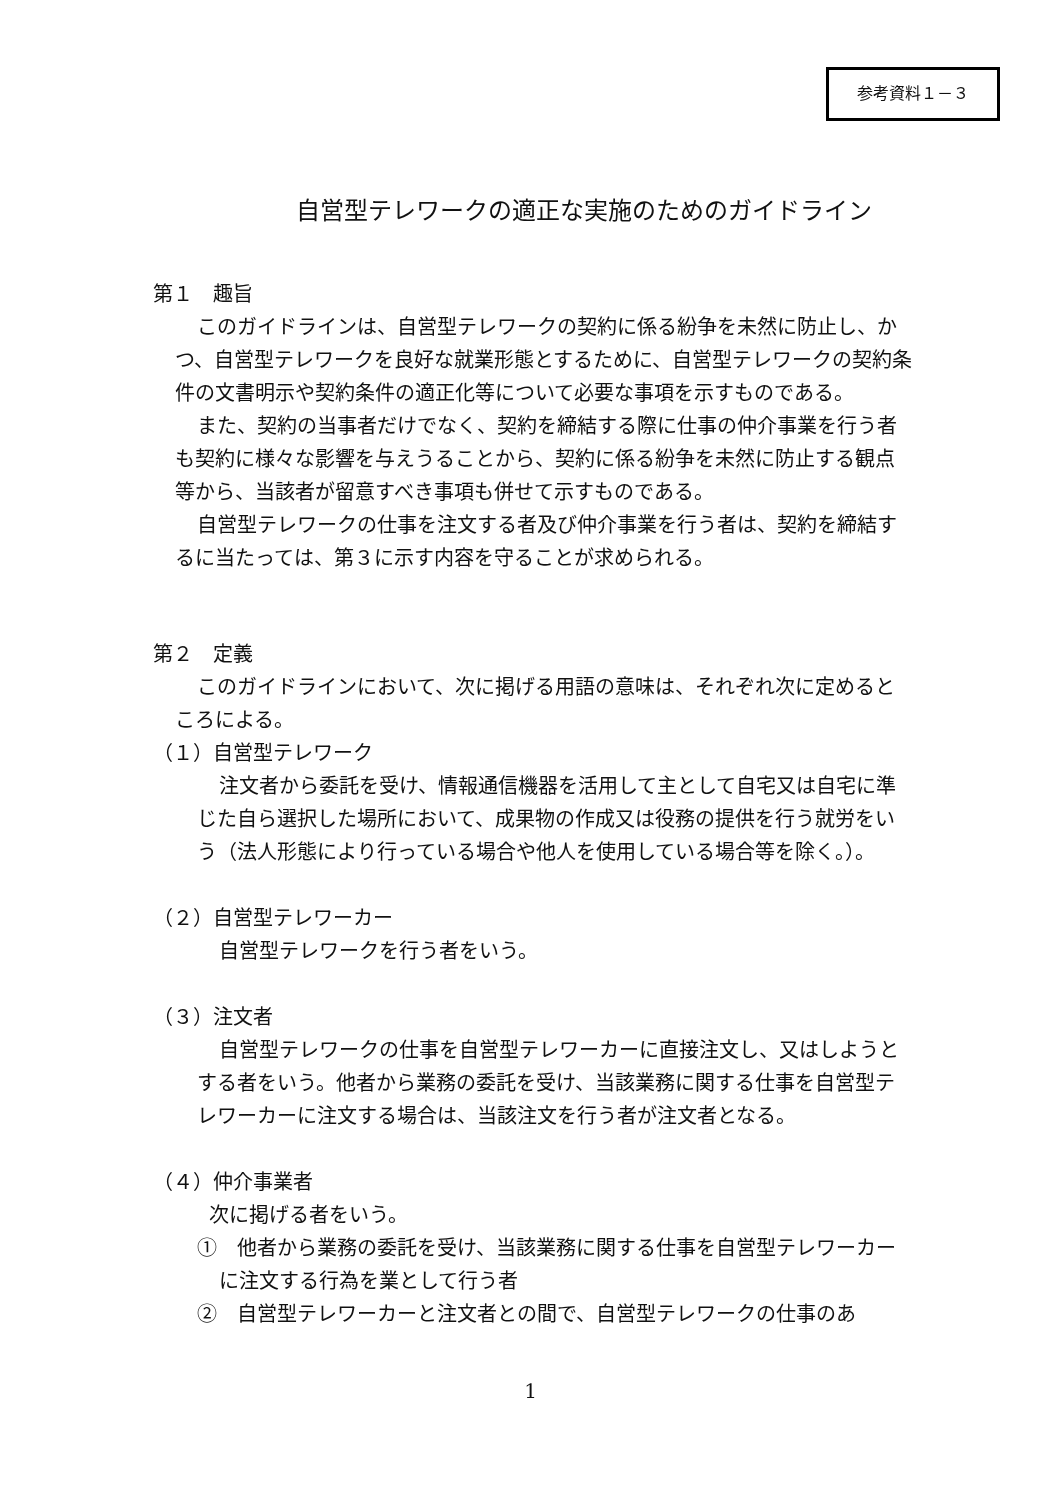参考資料１－３
自営型テレワークの適正な実施のためのガイドライン
第１　趣旨
このガイドラインは、自営型テレワークの契約に係る紛争を未然に防止し、かつ、自営型テレワークを良好な就業形態とするために、自営型テレワークの契約条件の文書明示や契約条件の適正化等について必要な事項を示すものである。
また、契約の当事者だけでなく、契約を締結する際に仕事の仲介事業を行う者も契約に様々な影響を与えうることから、契約に係る紛争を未然に防止する観点等から、当該者が留意すべき事項も併せて示すものである。
自営型テレワークの仕事を注文する者及び仲介事業を行う者は、契約を締結するに当たっては、第３に示す内容を守ることが求められる。
第２　定義
このガイドラインにおいて、次に掲げる用語の意味は、それぞれ次に定めるところによる。
（１）自営型テレワーク
注文者から委託を受け、情報通信機器を活用して主として自宅又は自宅に準じた自ら選択した場所において、成果物の作成又は役務の提供を行う就労をいう（法人形態により行っている場合や他人を使用している場合等を除く。）。
（２）自営型テレワーカー
自営型テレワークを行う者をいう。
（３）注文者
自営型テレワークの仕事を自営型テレワーカーに直接注文し、又はしようとする者をいう。他者から業務の委託を受け、当該業務に関する仕事を自営型テレワーカーに注文する場合は、当該注文を行う者が注文者となる。
（４）仲介事業者
次に掲げる者をいう。
①　他者から業務の委託を受け、当該業務に関する仕事を自営型テレワーカーに注文する行為を業として行う者
②　自営型テレワーカーと注文者との間で、自営型テレワークの仕事のあ
1